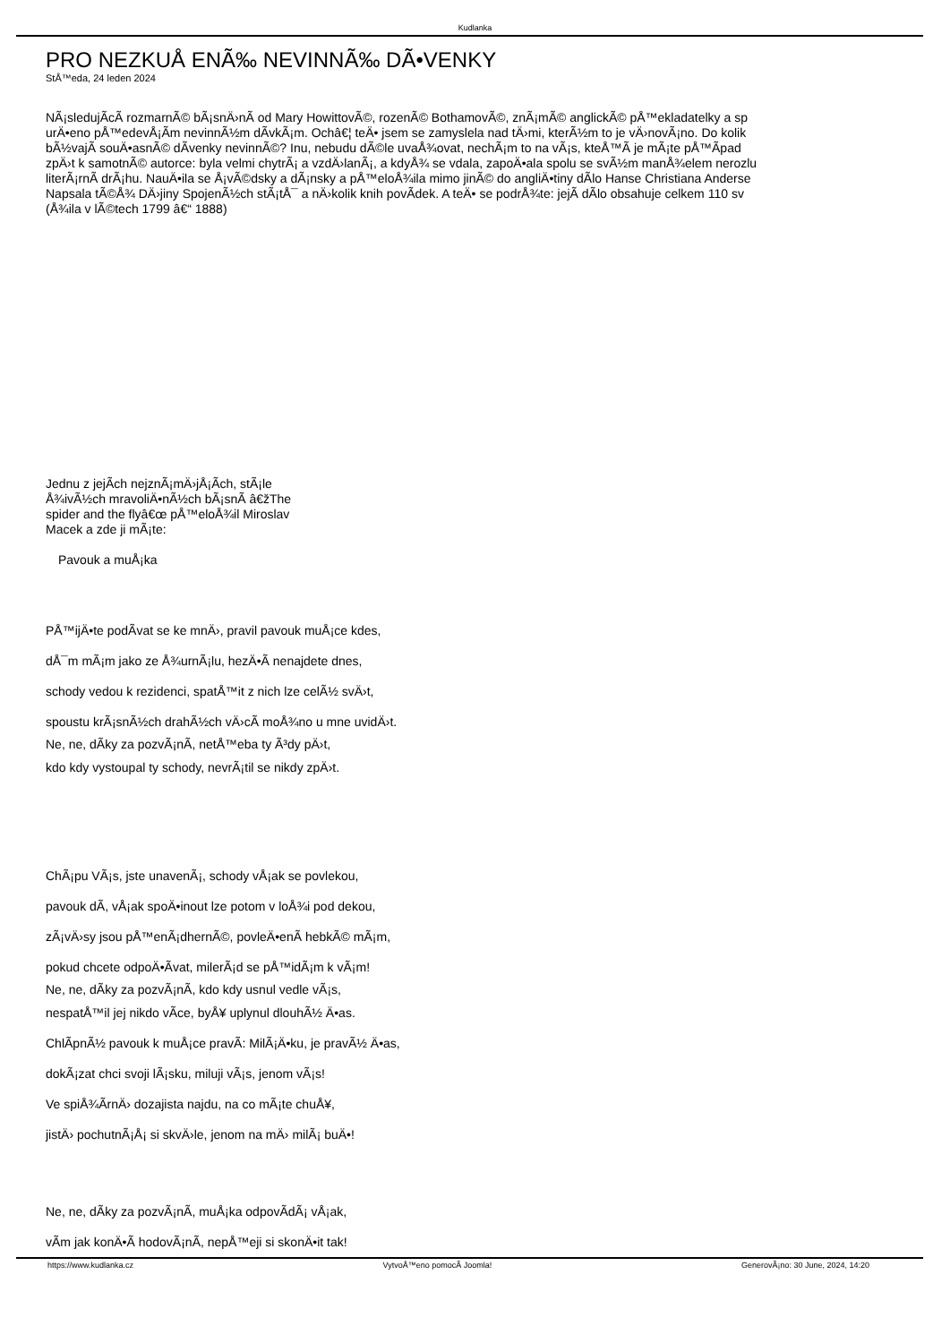Kudlanka
PRO NEZKUÅ ENÃ‰ NEVINNÃ‰ DÃ•VENKY
StÅ™eda, 24 leden 2024
NÃ¡sledujÃ­cÃ­ rozmarnÃ© bÃ¡snÄ›nÃ­ od Mary HowittovÃ©, rozenÃ© BothamovÃ©, znÃ¡mÃ© anglickÃ© pÅ™ekladatelky a sp
urÄ•eno pÅ™edevÅ¡Ã­m nevinnÃ½m dÃ­vkÃ¡m. Ochâ€¦ teÄ• jsem se zamyslela nad tÄ›mi, kterÃ½m to je vÄ›novÃ¡no. Do kolik
bÃ½vajÃ­ souÄ•asnÃ© dÃ­venky nevinnÃ©? Inu, nebudu dÃ©le uvaÅ¾ovat, nechÃ¡m to na vÃ¡s, kteÅ™Ã­ je mÃ¡te pÅ™Ã­pad
zpÄ›t k samotnÃ© autorce: byla velmi chytrÃ¡ a vzdÄ›lanÃ¡, a kdyÅ¾ se vdala, zapoÄ•ala spolu se svÃ½m manÅ¾elem nerozlu
literÃ¡rnÃ­ drÃ¡hu. NauÄ•ila se Å¡vÃ©dsky a dÃ¡nsky a pÅ™eloÅ¾ila mimo jinÃ© do angliÄ•tiny dÃ­lo Hanse Christiana Anderse
Napsala tÃ©Å¾ DÄ›jiny SpojenÃ½ch stÃ¡tÅ¯ a nÄ›kolik knih povÃ­dek. A teÄ• se podrÅ¾te: jejÃ­ dÃ­lo obsahuje celkem 110 sv
(Å¾ila v lÃ©tech 1799 â€“ 1888)
Jednu z jejÃ­ch nejznÃ¡mÄ›jÅ¡Ã­ch, stÃ¡le
Å¾ivÃ½ch mravoliÄ•nÃ½ch bÃ¡snÃ­ â€žThe
spider and the flyâ€œ pÅ™eloÅ¾il Miroslav
Macek a zde ji mÃ¡te:
Pavouk a muÅ¡ka
PÅ™ijÄ•te podÃ­vat se ke mnÄ›, pravil pavouk muÅ¡ce kdes,
dÅ¯m mÃ¡m jako ze Å¾urnÃ¡lu, hezÄ•Ã­ nenajdete dnes,
schody vedou k rezidenci, spatÅ™it z nich lze celÃ½ svÄ›t,
spoustu krÃ¡snÃ½ch drahÃ½ch vÄ›cÃ­ moÅ¾no u mne uvidÄ›t.
Ne, ne, dÃ­ky za pozvÃ¡nÃ­, netÅ™eba ty Ã³dy pÄ›t,
kdo kdy vystoupal ty schody, nevrÃ¡til se nikdy zpÄ›t.
ChÃ¡pu VÃ¡s, jste unavenÃ¡, schody vÅ¡ak se povlekou,
pavouk dÃ­, vÅ¡ak spoÄ•inout lze potom v loÅ¾i pod dekou,
zÃ¡vÄ›sy jsou pÅ™enÃ¡dhernÃ©, povleÄ•enÃ­ hebkÃ© mÃ¡m,
pokud chcete odpoÄ•Ã­vat, milerÃ¡d se pÅ™idÃ¡m k vÃ¡m!
Ne, ne, dÃ­ky za pozvÃ¡nÃ­, kdo kdy usnul vedle vÃ¡s,
nespatÅ™il jej nikdo vÃ­ce, byÅ¥ uplynul dlouhÃ½ Ä•as.
ChlÃ­pnÃ½ pavouk k muÅ¡ce pravÃ­: MilÃ¡Ä•ku, je pravÃ½ Ä•as,
dokÃ¡zat chci svoji lÃ¡sku, miluji vÃ¡s, jenom vÃ¡s!
Ve spiÅ¾Ã­rnÄ› dozajista najdu, na co mÃ¡te chuÅ¥,
jistÄ› pochutnÃ¡Å¡ si skvÄ›le, jenom na mÄ› milÃ¡ buÄ•!
Ne, ne, dÃ­ky za pozvÃ¡nÃ­, muÅ¡ka odpovÃ­dÃ¡ vÅ¡ak,
vÃ­m jak konÄ•Ã­ hodovÃ¡nÃ­, nepÅ™eji si skonÄ•it tak!
https://www.kudlanka.cz VytvoÅ™eno pomocÃ­ Joomla! GenerovÃ¡no: 30 June, 2024, 14:20